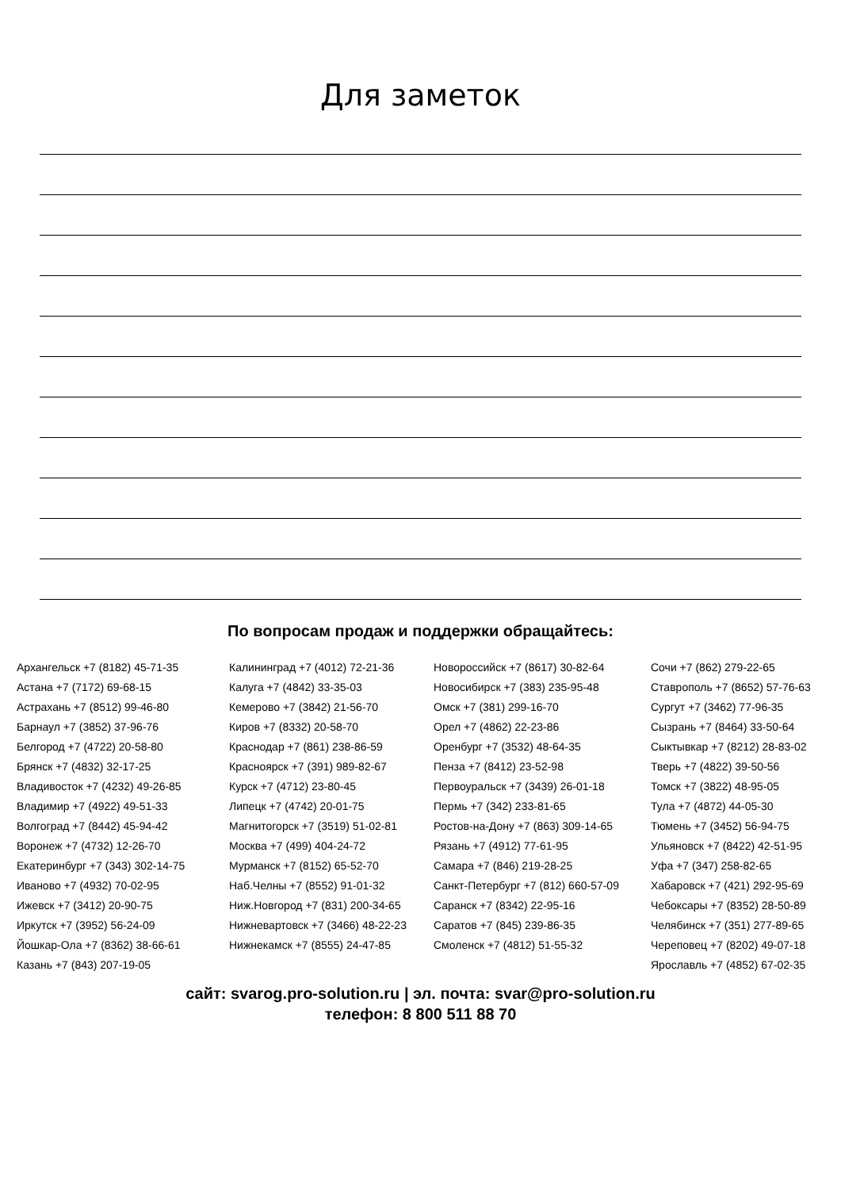Для заметок
По вопросам продаж и поддержки обращайтесь:
Архангельск +7 (8182) 45-71-35
Астана +7 (7172) 69-68-15
Астрахань +7 (8512) 99-46-80
Барнаул +7 (3852) 37-96-76
Белгород +7 (4722) 20-58-80
Брянск +7 (4832) 32-17-25
Владивосток +7 (4232) 49-26-85
Владимир +7 (4922) 49-51-33
Волгоград +7 (8442) 45-94-42
Воронеж +7 (4732) 12-26-70
Екатеринбург +7 (343) 302-14-75
Иваново +7 (4932) 70-02-95
Ижевск +7 (3412) 20-90-75
Иркутск +7 (3952) 56-24-09
Йошкар-Ола +7 (8362) 38-66-61
Казань +7 (843) 207-19-05
Калининград +7 (4012) 72-21-36
Калуга +7 (4842) 33-35-03
Кемерово +7 (3842) 21-56-70
Киров +7 (8332) 20-58-70
Краснодар +7 (861) 238-86-59
Красноярск +7 (391) 989-82-67
Курск +7 (4712) 23-80-45
Липецк +7 (4742) 20-01-75
Магнитогорск +7 (3519) 51-02-81
Москва +7 (499) 404-24-72
Мурманск +7 (8152) 65-52-70
Наб.Челны +7 (8552) 91-01-32
Ниж.Новгород +7 (831) 200-34-65
Нижневартовск +7 (3466) 48-22-23
Нижнекамск +7 (8555) 24-47-85
Новороссийск +7 (8617) 30-82-64
Новосибирск +7 (383) 235-95-48
Омск +7 (381) 299-16-70
Орел +7 (4862) 22-23-86
Оренбург +7 (3532) 48-64-35
Пенза +7 (8412) 23-52-98
Первоуральск +7 (3439) 26-01-18
Пермь +7 (342) 233-81-65
Ростов-на-Дону +7 (863) 309-14-65
Рязань +7 (4912) 77-61-95
Самара +7 (846) 219-28-25
Санкт-Петербург +7 (812) 660-57-09
Саранск +7 (8342) 22-95-16
Саратов +7 (845) 239-86-35
Смоленск +7 (4812) 51-55-32
Сочи +7 (862) 279-22-65
Ставрополь +7 (8652) 57-76-63
Сургут +7 (3462) 77-96-35
Сызрань +7 (8464) 33-50-64
Сыктывкар +7 (8212) 28-83-02
Тверь +7 (4822) 39-50-56
Томск +7 (3822) 48-95-05
Тула +7 (4872) 44-05-30
Тюмень +7 (3452) 56-94-75
Ульяновск +7 (8422) 42-51-95
Уфа +7 (347) 258-82-65
Хабаровск +7 (421) 292-95-69
Чебоксары +7 (8352) 28-50-89
Челябинск +7 (351) 277-89-65
Череповец +7 (8202) 49-07-18
Ярославль +7 (4852) 67-02-35
сайт: svarog.pro-solution.ru | эл. почта: svar@pro-solution.ru
телефон: 8 800 511 88 70